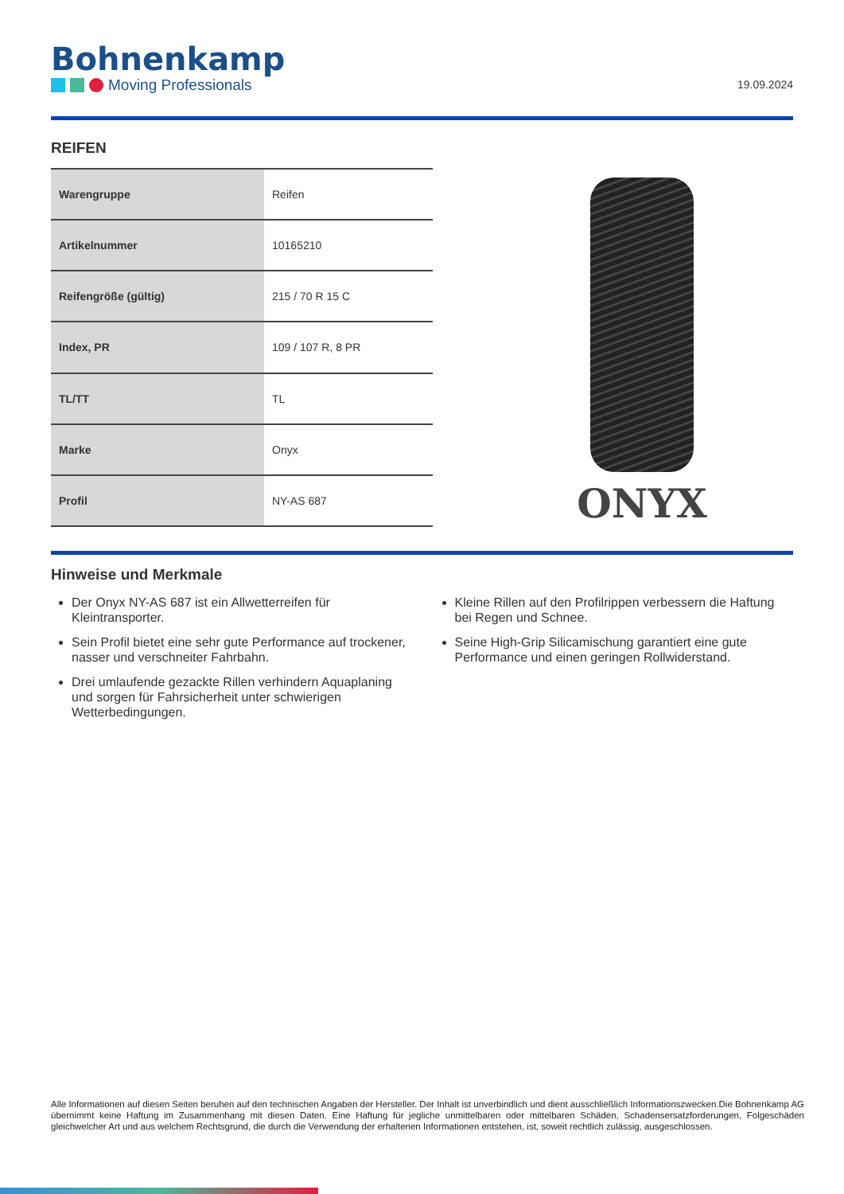Bohnenkamp
Moving Professionals
19.09.2024
REIFEN
| Warengruppe | Reifen |
| Artikelnummer | 10165210 |
| Reifengröße (gültig) | 215 / 70 R 15 C |
| Index, PR | 109 / 107 R, 8 PR |
| TL/TT | TL |
| Marke | Onyx |
| Profil | NY-AS 687 |
ONYX
Hinweise und Merkmale
Der Onyx NY-AS 687 ist ein Allwetterreifen für Kleintransporter.
Sein Profil bietet eine sehr gute Performance auf trockener, nasser und verschneiter Fahrbahn.
Drei umlaufende gezackte Rillen verhindern Aquaplaning und sorgen für Fahrsicherheit unter schwierigen Wetterbedingungen.
Kleine Rillen auf den Profilrippen verbessern die Haftung bei Regen und Schnee.
Seine High-Grip Silicamischung garantiert eine gute Performance und einen geringen Rollwiderstand.
Alle Informationen auf diesen Seiten beruhen auf den technischen Angaben der Hersteller. Der Inhalt ist unverbindlich und dient ausschließlich Informationszwecken.Die Bohnenkamp AG übernimmt keine Haftung im Zusammenhang mit diesen Daten. Eine Haftung für jegliche unmittelbaren oder mittelbaren Schäden, Schadensersatzforderungen, Folgeschäden gleichwelcher Art und aus welchem Rechtsgrund, die durch die Verwendung der erhaltenen Informationen entstehen, ist, soweit rechtlich zulässig, ausgeschlossen.